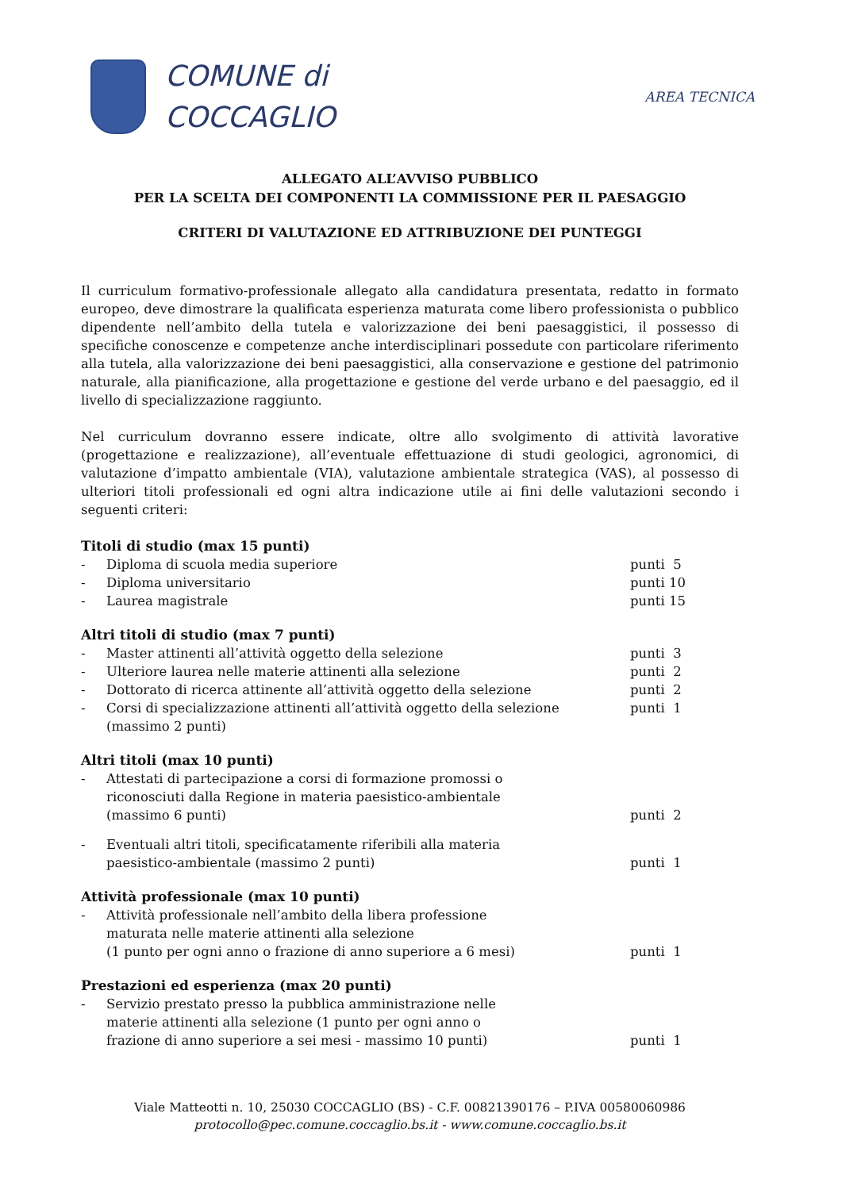COMUNE di
COCCAGLIO
AREA TECNICA
ALLEGATO ALL’AVVISO PUBBLICO
PER LA SCELTA DEI COMPONENTI LA COMMISSIONE PER IL PAESAGGIO
CRITERI DI VALUTAZIONE ED ATTRIBUZIONE DEI PUNTEGGI
Il curriculum formativo-professionale allegato alla candidatura presentata, redatto in formato europeo, deve dimostrare la qualificata esperienza maturata come libero professionista o pubblico dipendente nell’ambito della tutela e valorizzazione dei beni paesaggistici, il possesso di specifiche conoscenze e competenze anche interdisciplinari possedute con particolare riferimento alla tutela, alla valorizzazione dei beni paesaggistici, alla conservazione e gestione del patrimonio naturale, alla pianificazione, alla progettazione e gestione del verde urbano e del paesaggio, ed il livello di specializzazione raggiunto.
Nel curriculum dovranno essere indicate, oltre allo svolgimento di attività lavorative (progettazione e realizzazione), all’eventuale effettuazione di studi geologici, agronomici, di valutazione d’impatto ambientale (VIA), valutazione ambientale strategica (VAS), al possesso di ulteriori titoli professionali ed ogni altra indicazione utile ai fini delle valutazioni secondo i seguenti criteri:
Titoli di studio (max 15 punti)
- Diploma di scuola media superiore punti 5
- Diploma universitario punti 10
- Laurea magistrale punti 15
Altri titoli di studio (max 7 punti)
- Master attinenti all’attività oggetto della selezione punti 3
- Ulteriore laurea nelle materie attinenti alla selezione punti 2
- Dottorato di ricerca attinente all’attività oggetto della selezione punti 2
- Corsi di specializzazione attinenti all’attività oggetto della selezione
(massimo 2 punti) punti 1
Altri titoli (max 10 punti)
- Attestati di partecipazione a corsi di formazione promossi o
riconosciuti dalla Regione in materia paesistico-ambientale
(massimo 6 punti)
punti 2
- Eventuali altri titoli, specificatamente riferibili alla materia
paesistico-ambientale (massimo 2 punti)
punti 1
Attività professionale (max 10 punti)
- Attività professionale nell’ambito della libera professione
maturata nelle materie attinenti alla selezione
(1 punto per ogni anno o frazione di anno superiore a 6 mesi)
punti 1
Prestazioni ed esperienza (max 20 punti)
- Servizio prestato presso la pubblica amministrazione nelle
materie attinenti alla selezione (1 punto per ogni anno o
frazione di anno superiore a sei mesi - massimo 10 punti)
punti 1
Viale Matteotti n. 10, 25030 COCCAGLIO (BS) - C.F. 00821390176 – P.IVA 00580060986
protocollo@pec.comune.coccaglio.bs.it - www.comune.coccaglio.bs.it